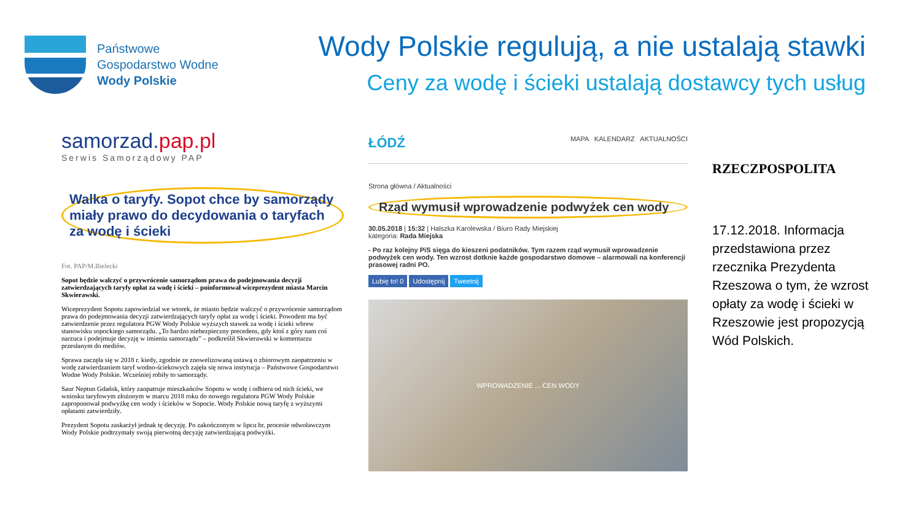Państwowe
Gospodarstwo Wodne
Wody Polskie
Wody Polskie regulują, a nie ustalają stawki
Ceny za wodę i ścieki ustalają dostawcy tych usług
samorzad.pap.pl
Serwis Samorządowy PAP
Walka o taryfy. Sopot chce by samorządy miały prawo do decydowania o taryfach za wodę i ścieki
Fot. PAP/M.Bielecki
Sopot będzie walczyć o przywrócenie samorządom prawa do podejmowania decyzji zatwierdzających taryfy opłat za wodę i ścieki – poinformował wiceprezydent miasta Marcin Skwierawski.
Wiceprezydent Sopotu zapowiedział we wtorek, że miasto będzie walczyć o przywrócenie samorządom prawa do podejmowania decyzji zatwierdzających taryfy opłat za wodę i ścieki. Powodem ma być zatwierdzenie przez regulatora PGW Wody Polskie wyższych stawek za wodę i ścieki wbrew stanowisku sopockiego samorządu. „To bardzo niebezpieczny precedens, gdy ktoś z góry nam coś narzuca i podejmuje decyzję w imieniu samorządu” – podkreślił Skwierawski w komentarzu przesłanym do mediów.
Sprawa zaczęła się w 2018 r. kiedy, zgodnie ze znowelizowaną ustawą o zbiorowym zaopatrzeniu w wodę zatwierdzaniem taryf wodno-ściekowych zajęła się nowa instytucja – Państwowe Gospodarstwo Wodne Wody Polskie. Wcześniej robiły to samorządy.
Saur Neptun Gdańsk, który zaopatruje mieszkańców Sopotu w wodę i odbiera od nich ścieki, we wniosku taryfowym złożonym w marcu 2018 roku do nowego regulatora PGW Wody Polskie zaproponował podwyżkę cen wody i ścieków w Sopocie. Wody Polskie nową taryfę z wyższymi opłatami zatwierdziły.
Prezydent Sopotu zaskarżył jednak tę decyzję. Po zakończonym w lipcu br. procesie odwoławczym Wody Polskie podtrzymały swoją pierwotną decyzję zatwierdzającą podwyżki.
ŁÓDŹ MAPA KALENDARZ AKTUALNOŚCI
Strona główna / Aktualności
Rząd wymusił wprowadzenie podwyżek cen wody
30.05.2018 | 15:32 | Halszka Karolewska / Biuro Rady Miejskiej
kategoria: Rada Miejska
- Po raz kolejny PiS sięga do kieszeni podatników. Tym razem rząd wymusił wprowadzenie podwyżek cen wody. Ten wzrost dotknie każde gospodarstwo domowe – alarmowali na konferencji prasowej radni PO.
Lubię to! 0 Udostępnij Tweetnij
WPROWADZENIE ... CEN WODY
RZECZPOSPOLITA
17.12.2018. Informacja przedstawiona przez rzecznika Prezydenta Rzeszowa o tym, że wzrost opłaty za wodę i ścieki w Rzeszowie jest propozycją Wód Polskich.